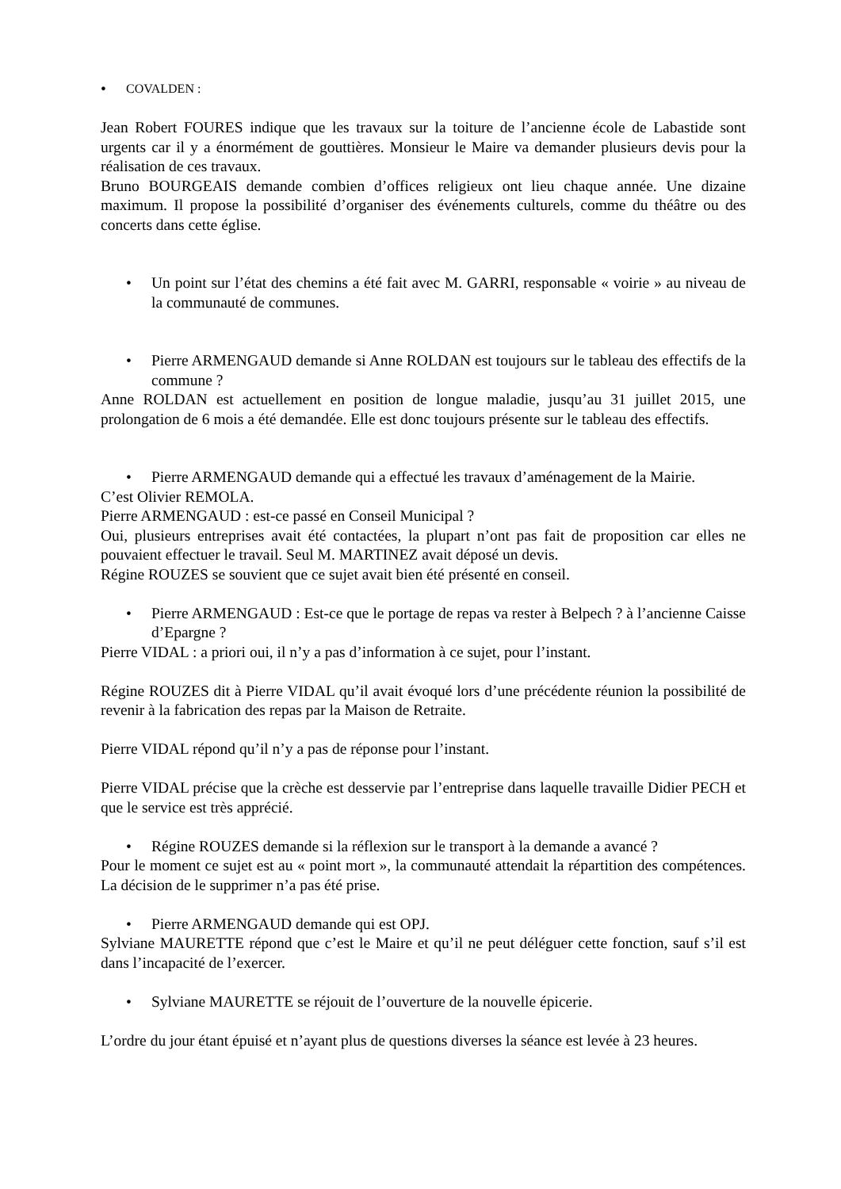• COVALDEN :
Jean Robert FOURES indique que les travaux sur la toiture de l’ancienne école de Labastide sont urgents car il y a énormément de gouttières. Monsieur le Maire va demander plusieurs devis pour la réalisation de ces travaux.
Bruno BOURGEAIS demande combien d’offices religieux ont lieu chaque année. Une dizaine maximum. Il propose la possibilité d’organiser des événements culturels, comme du théâtre ou des concerts dans cette église.
• Un point sur l’état des chemins a été fait avec M. GARRI, responsable « voirie » au niveau de la communauté de communes.
• Pierre ARMENGAUD demande si Anne ROLDAN est toujours sur le tableau des effectifs de la commune ?
Anne ROLDAN est actuellement en position de longue maladie, jusqu’au 31 juillet 2015, une prolongation de 6 mois a été demandée. Elle est donc toujours présente sur le tableau des effectifs.
• Pierre ARMENGAUD demande qui a effectué les travaux d’aménagement de la Mairie.
C’est Olivier REMOLA.
Pierre ARMENGAUD : est-ce passé en Conseil Municipal ?
Oui, plusieurs entreprises avait été contactées, la plupart n’ont pas fait de proposition car elles ne pouvaient effectuer le travail. Seul M. MARTINEZ avait déposé un devis.
Régine ROUZES se souvient que ce sujet avait bien été présenté en conseil.
• Pierre ARMENGAUD : Est-ce que le portage de repas va rester à Belpech ? à l’ancienne Caisse d’Epargne ?
Pierre VIDAL : a priori oui, il n’y a pas d’information à ce sujet, pour l’instant.
Régine ROUZES dit à Pierre VIDAL qu’il avait évoqué lors d’une précédente réunion la possibilité de revenir à la fabrication des repas par la Maison de Retraite.
Pierre VIDAL répond qu’il n’y a pas de réponse pour l’instant.
Pierre VIDAL précise que la crèche est desservie par l’entreprise dans laquelle travaille Didier PECH et que le service est très apprécié.
• Régine ROUZES demande si la réflexion sur le transport à la demande a avancé ?
Pour le moment ce sujet est au « point mort », la communauté attendait la répartition des compétences. La décision de le supprimer n’a pas été prise.
• Pierre ARMENGAUD demande qui est OPJ.
Sylviane MAURETTE répond que c’est le Maire et qu’il ne peut déléguer cette fonction, sauf s’il est dans l’incapacité de l’exercer.
• Sylviane MAURETTE se réjouit de l’ouverture de la nouvelle épicerie.
L’ordre du jour étant épuisé et n’ayant plus de questions diverses la séance est levée à 23 heures.